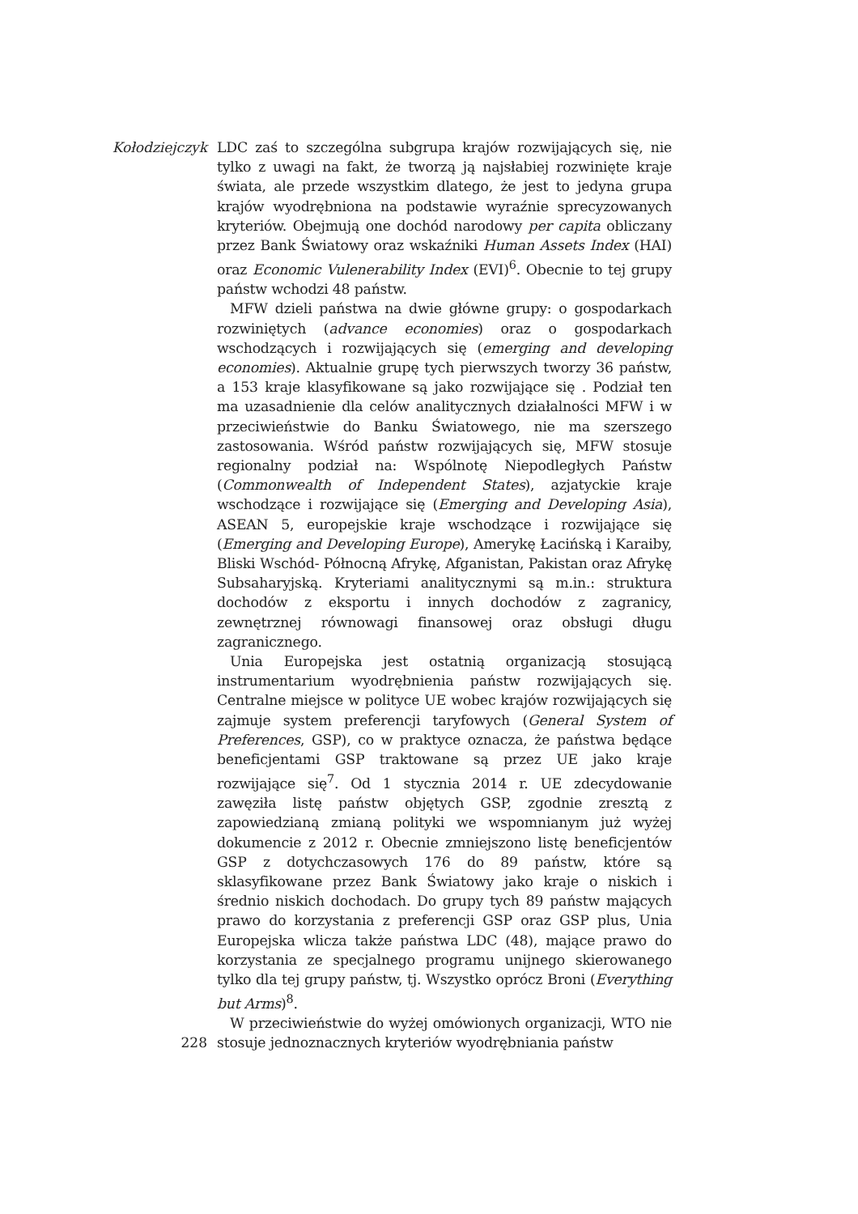Kołodziejczyk
228
LDC zaś to szczególna subgrupa krajów rozwijających się, nie tylko z uwagi na fakt, że tworzą ją najsłabiej rozwinięte kraje świata, ale przede wszystkim dlatego, że jest to jedyna grupa krajów wyodrębniona na podstawie wyraźnie sprecyzowanych kryteriów. Obejmują one dochód narodowy per capita obliczany przez Bank Światowy oraz wskaźniki Human Assets Index (HAI) oraz Economic Vulenerability Index (EVI)<sup>6</sup>. Obecnie to tej grupy państw wchodzi 48 państw.
MFW dzieli państwa na dwie główne grupy: o gospodarkach rozwiniętych (advance economies) oraz o gospodarkach wschodzących i rozwijających się (emerging and developing economies). Aktualnie grupę tych pierwszych tworzy 36 państw, a 153 kraje klasyfikowane są jako rozwijające się . Podział ten ma uzasadnienie dla celów analitycznych działalności MFW i w przeciwieństwie do Banku Światowego, nie ma szerszego zastosowania. Wśród państw rozwijających się, MFW stosuje regionalny podział na: Wspólnotę Niepodległych Państw (Commonwealth of Independent States), azjatyckie kraje wschodzące i rozwijające się (Emerging and Developing Asia), ASEAN 5, europejskie kraje wschodzące i rozwijające się (Emerging and Developing Europe), Amerykę Łacińską i Karaiby, Bliski Wschód- Północną Afrykę, Afganistan, Pakistan oraz Afrykę Subsaharyjską. Kryteriami analitycznymi są m.in.: struktura dochodów z eksportu i innych dochodów z zagranicy, zewnętrznej równowagi finansowej oraz obsługi długu zagranicznego.
Unia Europejska jest ostatnią organizacją stosującą instrumentarium wyodrębnienia państw rozwijających się. Centralne miejsce w polityce UE wobec krajów rozwijających się zajmuje system preferencji taryfowych (General System of Preferences, GSP), co w praktyce oznacza, że państwa będące beneficjentami GSP traktowane są przez UE jako kraje rozwijające się<sup>7</sup>. Od 1 stycznia 2014 r. UE zdecydowanie zawęziła listę państw objętych GSP, zgodnie zresztą z zapowiedzianą zmianą polityki we wspomnianym już wyżej dokumencie z 2012 r. Obecnie zmniejszono listę beneficjentów GSP z dotychczasowych 176 do 89 państw, które są sklasyfikowane przez Bank Światowy jako kraje o niskich i średnio niskich dochodach. Do grupy tych 89 państw mających prawo do korzystania z preferencji GSP oraz GSP plus, Unia Europejska wlicza także państwa LDC (48), mające prawo do korzystania ze specjalnego programu unijnego skierowanego tylko dla tej grupy państw, tj. Wszystko oprócz Broni (Everything but Arms)<sup>8</sup>.
W przeciwieństwie do wyżej omówionych organizacji, WTO nie stosuje jednoznacznych kryteriów wyodrębniania państw